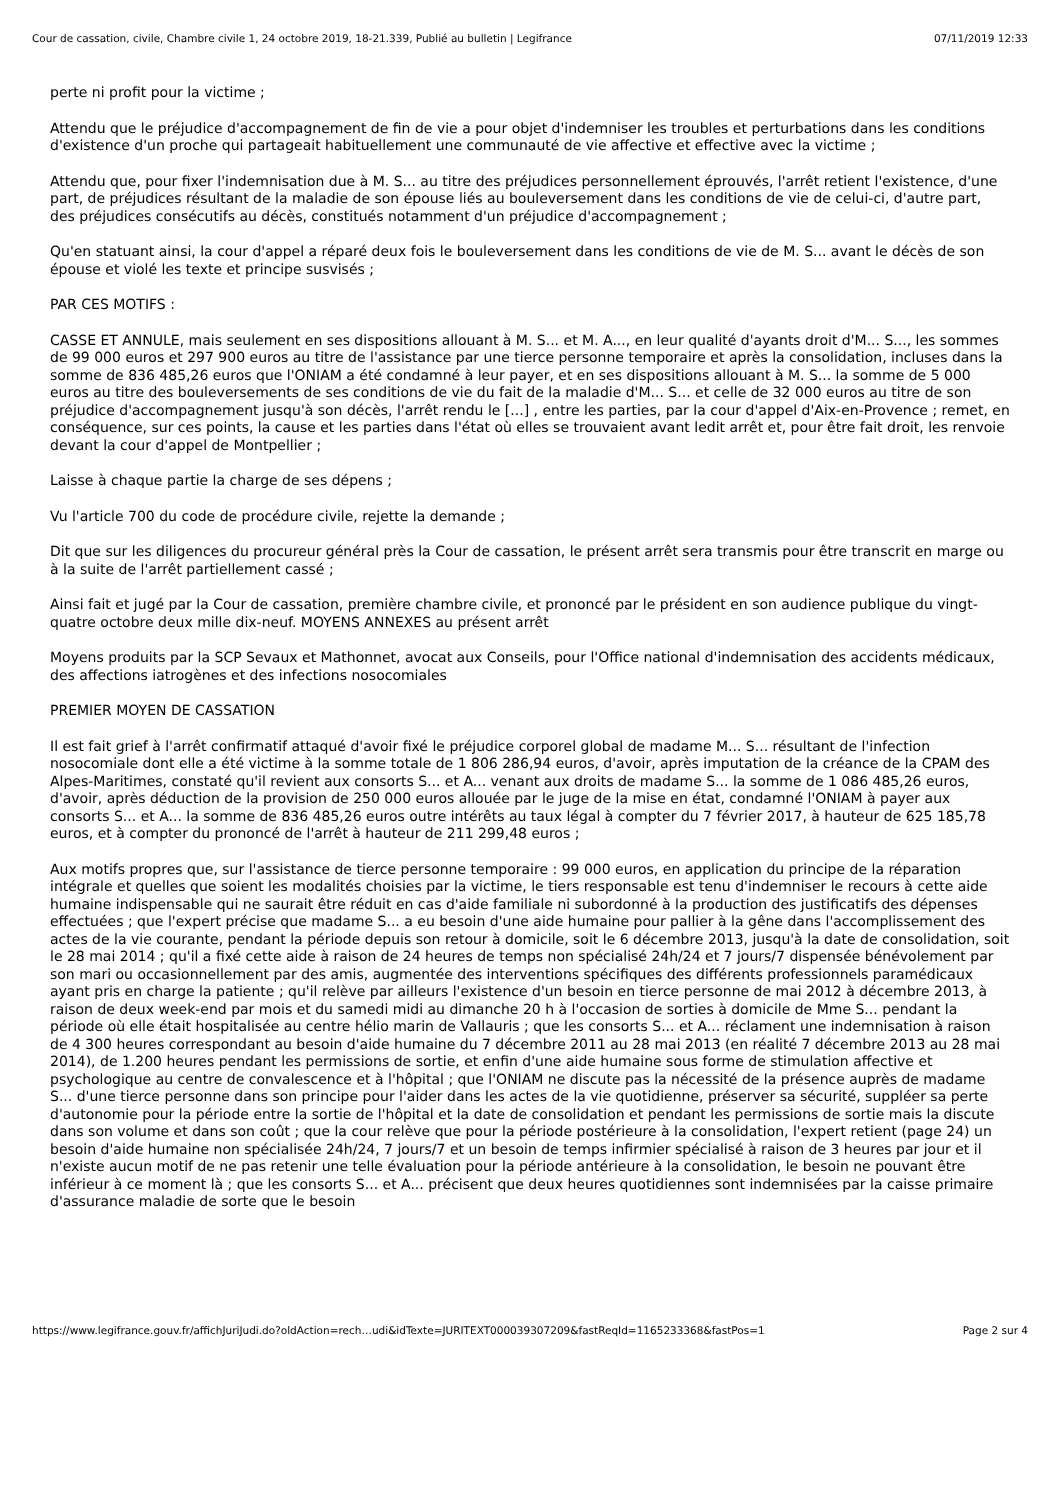Cour de cassation, civile, Chambre civile 1, 24 octobre 2019, 18-21.339, Publié au bulletin | Legifrance 07/11/2019 12:33
perte ni profit pour la victime ;
Attendu que le préjudice d'accompagnement de fin de vie a pour objet d'indemniser les troubles et perturbations dans les conditions d'existence d'un proche qui partageait habituellement une communauté de vie affective et effective avec la victime ;
Attendu que, pour fixer l'indemnisation due à M. S... au titre des préjudices personnellement éprouvés, l'arrêt retient l'existence, d'une part, de préjudices résultant de la maladie de son épouse liés au bouleversement dans les conditions de vie de celui-ci, d'autre part, des préjudices consécutifs au décès, constitués notamment d'un préjudice d'accompagnement ;
Qu'en statuant ainsi, la cour d'appel a réparé deux fois le bouleversement dans les conditions de vie de M. S... avant le décès de son épouse et violé les texte et principe susvisés ;
PAR CES MOTIFS :
CASSE ET ANNULE, mais seulement en ses dispositions allouant à M. S... et M. A..., en leur qualité d'ayants droit d'M... S..., les sommes de 99 000 euros et 297 900 euros au titre de l'assistance par une tierce personne temporaire et après la consolidation, incluses dans la somme de 836 485,26 euros que l'ONIAM a été condamné à leur payer, et en ses dispositions allouant à M. S... la somme de 5 000 euros au titre des bouleversements de ses conditions de vie du fait de la maladie d'M... S... et celle de 32 000 euros au titre de son préjudice d'accompagnement jusqu'à son décès, l'arrêt rendu le [...] , entre les parties, par la cour d'appel d'Aix-en-Provence ; remet, en conséquence, sur ces points, la cause et les parties dans l'état où elles se trouvaient avant ledit arrêt et, pour être fait droit, les renvoie devant la cour d'appel de Montpellier ;
Laisse à chaque partie la charge de ses dépens ;
Vu l'article 700 du code de procédure civile, rejette la demande ;
Dit que sur les diligences du procureur général près la Cour de cassation, le présent arrêt sera transmis pour être transcrit en marge ou à la suite de l'arrêt partiellement cassé ;
Ainsi fait et jugé par la Cour de cassation, première chambre civile, et prononcé par le président en son audience publique du vingt-quatre octobre deux mille dix-neuf. MOYENS ANNEXES au présent arrêt
Moyens produits par la SCP Sevaux et Mathonnet, avocat aux Conseils, pour l'Office national d'indemnisation des accidents médicaux, des affections iatrogènes et des infections nosocomiales
PREMIER MOYEN DE CASSATION
Il est fait grief à l'arrêt confirmatif attaqué d'avoir fixé le préjudice corporel global de madame M... S... résultant de l'infection nosocomiale dont elle a été victime à la somme totale de 1 806 286,94 euros, d'avoir, après imputation de la créance de la CPAM des Alpes-Maritimes, constaté qu'il revient aux consorts S... et A... venant aux droits de madame S... la somme de 1 086 485,26 euros, d'avoir, après déduction de la provision de 250 000 euros allouée par le juge de la mise en état, condamné l'ONIAM à payer aux consorts S... et A... la somme de 836 485,26 euros outre intérêts au taux légal à compter du 7 février 2017, à hauteur de 625 185,78 euros, et à compter du prononcé de l'arrêt à hauteur de 211 299,48 euros ;
Aux motifs propres que, sur l'assistance de tierce personne temporaire : 99 000 euros, en application du principe de la réparation intégrale et quelles que soient les modalités choisies par la victime, le tiers responsable est tenu d'indemniser le recours à cette aide humaine indispensable qui ne saurait être réduit en cas d'aide familiale ni subordonné à la production des justificatifs des dépenses effectuées ; que l'expert précise que madame S... a eu besoin d'une aide humaine pour pallier à la gêne dans l'accomplissement des actes de la vie courante, pendant la période depuis son retour à domicile, soit le 6 décembre 2013, jusqu'à la date de consolidation, soit le 28 mai 2014 ; qu'il a fixé cette aide à raison de 24 heures de temps non spécialisé 24h/24 et 7 jours/7 dispensée bénévolement par son mari ou occasionnellement par des amis, augmentée des interventions spécifiques des différents professionnels paramédicaux ayant pris en charge la patiente ; qu'il relève par ailleurs l'existence d'un besoin en tierce personne de mai 2012 à décembre 2013, à raison de deux week-end par mois et du samedi midi au dimanche 20 h à l'occasion de sorties à domicile de Mme S... pendant la période où elle était hospitalisée au centre hélio marin de Vallauris ; que les consorts S... et A... réclament une indemnisation à raison de 4 300 heures correspondant au besoin d'aide humaine du 7 décembre 2011 au 28 mai 2013 (en réalité 7 décembre 2013 au 28 mai 2014), de 1.200 heures pendant les permissions de sortie, et enfin d'une aide humaine sous forme de stimulation affective et psychologique au centre de convalescence et à l'hôpital ; que l'ONIAM ne discute pas la nécessité de la présence auprès de madame S... d'une tierce personne dans son principe pour l'aider dans les actes de la vie quotidienne, préserver sa sécurité, suppléer sa perte d'autonomie pour la période entre la sortie de l'hôpital et la date de consolidation et pendant les permissions de sortie mais la discute dans son volume et dans son coût ; que la cour relève que pour la période postérieure à la consolidation, l'expert retient (page 24) un besoin d'aide humaine non spécialisée 24h/24, 7 jours/7 et un besoin de temps infirmier spécialisé à raison de 3 heures par jour et il n'existe aucun motif de ne pas retenir une telle évaluation pour la période antérieure à la consolidation, le besoin ne pouvant être inférieur à ce moment là ; que les consorts S... et A... précisent que deux heures quotidiennes sont indemnisées par la caisse primaire d'assurance maladie de sorte que le besoin
https://www.legifrance.gouv.fr/affichJuriJudi.do?oldAction=rech…udi&idTexte=JURITEXT000039307209&fastReqId=1165233368&fastPos=1 Page 2 sur 4